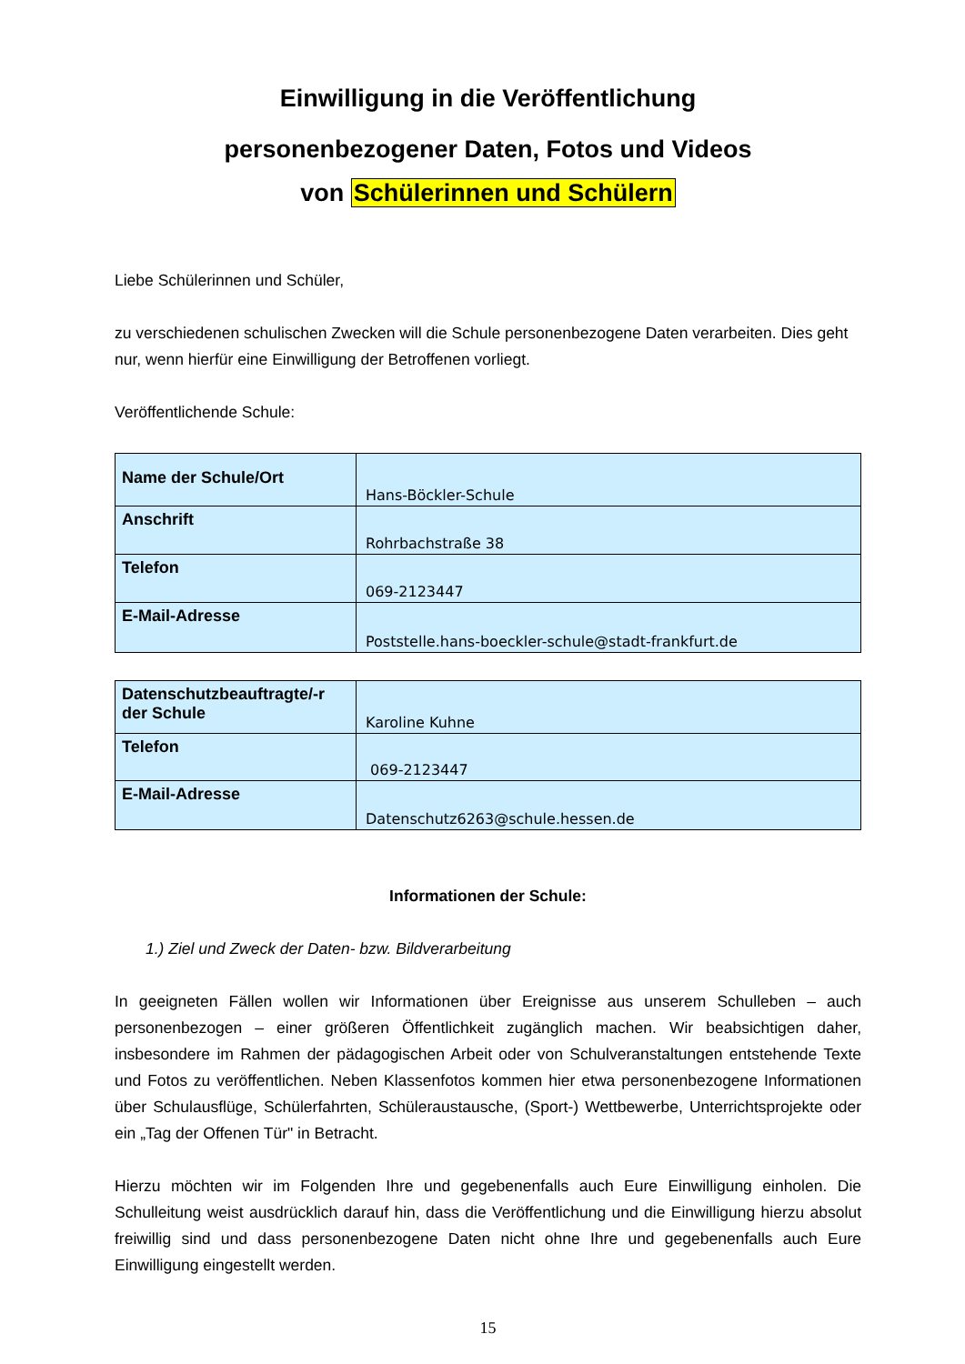Einwilligung in die Veröffentlichung
personenbezogener Daten, Fotos und Videos
von Schülerinnen und Schülern
Liebe Schülerinnen und Schüler,
zu verschiedenen schulischen Zwecken will die Schule personenbezogene Daten verarbeiten. Dies geht nur, wenn hierfür eine Einwilligung der Betroffenen vorliegt.
Veröffentlichende Schule:
| Name der Schule/Ort | Hans-Böckler-Schule |
| Anschrift | Rohrbachstraße 38 |
| Telefon | 069-2123447 |
| E-Mail-Adresse | Poststelle.hans-boeckler-schule@stadt-frankfurt.de |
| Datenschutzbeauftragte/-r der Schule | Karoline Kuhne |
| Telefon | 069-2123447 |
| E-Mail-Adresse | Datenschutz6263@schule.hessen.de |
Informationen der Schule:
1.) Ziel und Zweck der Daten- bzw. Bildverarbeitung
In geeigneten Fällen wollen wir Informationen über Ereignisse aus unserem Schulleben – auch personenbezogen – einer größeren Öffentlichkeit zugänglich machen. Wir beabsichtigen daher, insbesondere im Rahmen der pädagogischen Arbeit oder von Schulveranstaltungen entstehende Texte und Fotos zu veröffentlichen. Neben Klassenfotos kommen hier etwa personenbezogene Informationen über Schulausflüge, Schülerfahrten, Schüleraustausche, (Sport-) Wettbewerbe, Unterrichtsprojekte oder ein „Tag der Offenen Tür" in Betracht.
Hierzu möchten wir im Folgenden Ihre und gegebenenfalls auch Eure Einwilligung einholen. Die Schulleitung weist ausdrücklich darauf hin, dass die Veröffentlichung und die Einwilligung hierzu absolut freiwillig sind und dass personenbezogene Daten nicht ohne Ihre und gegebenenfalls auch Eure Einwilligung eingestellt werden.
15